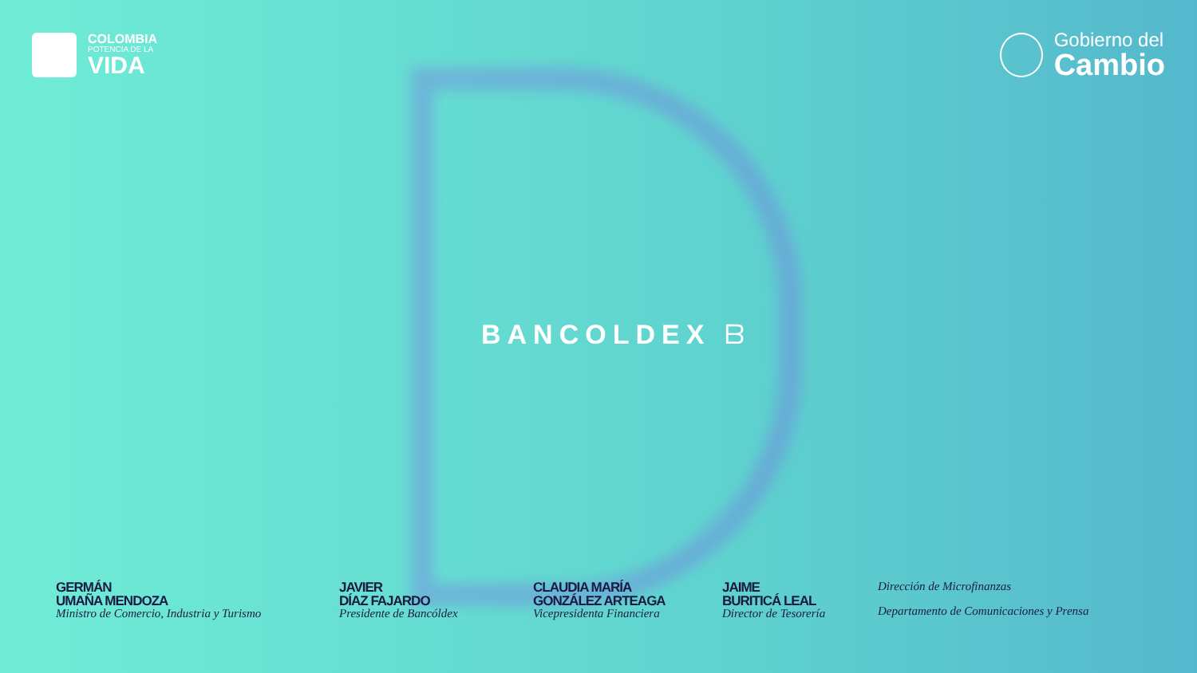COLOMBIA
POTENCIA DE LA
VIDA
Gobierno del
Cambio
BANCOLDEX ᗷ
GERMÁN
UMAÑA MENDOZA
Ministro de Comercio, Industria y Turismo
JAVIER
DÍAZ FAJARDO
Presidente de Bancóldex
CLAUDIA MARÍA
GONZÁLEZ ARTEAGA
Vicepresidenta Financiera
JAIME
BURITICÁ LEAL
Director de Tesorería
Dirección de Microfinanzas
Departamento de Comunicaciones y Prensa